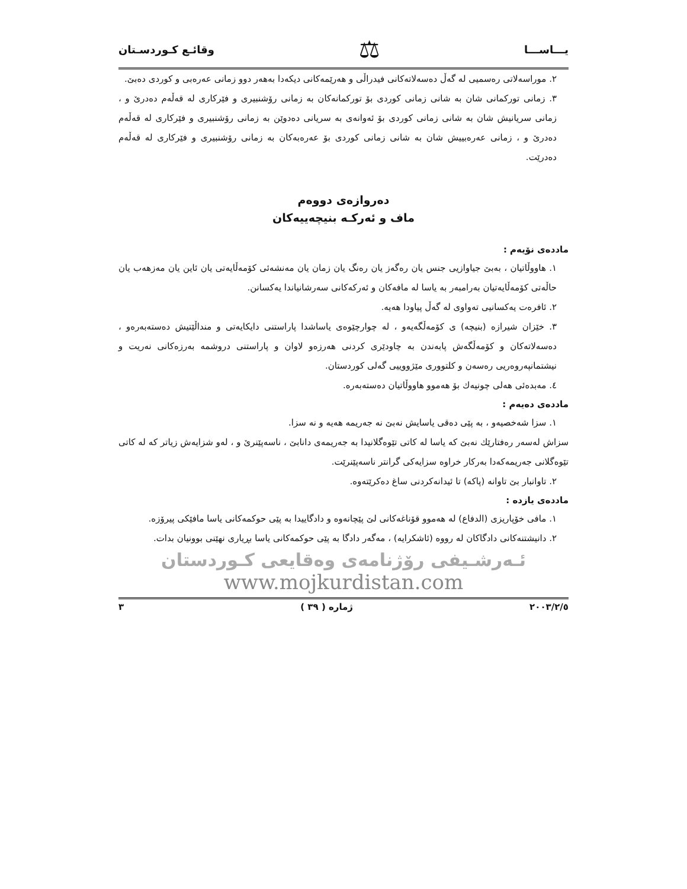يـــاســـا ⚖ وقائـع كـوردسـتان
٢. موراسەلاتی رەسمیی لە گەڵ دەسەلاتەکانی فیدراڵی و هەرێمەکانی دیکەدا بەهەر دوو زمانی عەرەبی و کوردی دەبێ.
٣. زمانی تورکمانی شان بە شانی زمانی کوردی بۆ تورکمانەکان بە زمانی رۆشنبیری و فێرکاری لە قەڵەم دەدرێ و ، زمانی سریانیش شان بە شانی زمانی کوردی بۆ ئەوانەی بە سریانی دەدوێن بە زمانی رۆشنبیری و فێرکاری لە قەڵەم دەدرێ و ، زمانی عەرەبییش شان بە شانی زمانی کوردی بۆ عەرەبەکان بە زمانی رۆشنبیری و فێرکاری لە قەڵەم دەدرێت.
دەروازەی دووەم
ماف و ئەرکـە بنیچەییەکان
ماددەی نۆیەم :
١. هاووڵاتیان ، بەبێ جیاوازیی جنس یان رەگەز یان رەنگ یان زمان یان مەنشەئی کۆمەڵایەتی یان ئاین یان مەزهەب یان حاڵەتی کۆمەڵایەتیان بەرامبەر بە یاسا لە مافەکان و ئەرکەکانی سەرشانیاندا یەکسانن.
٢. ئافرەت یەکسانیی تەواوی لە گەڵ پیاودا هەیە.
٣. خێزان شیرازە (بنیچە) ی کۆمەڵگەیەو ، لە چوارچێوەی یاساشدا پاراستنی دایکایەتی و منداڵێتیش دەستەبەرەو ، دەسەلاتەکان و کۆمەڵگەش پابەندن بە چاودێری کردنی هەرزەو لاوان و پاراستنی دروشمە بەرزەکانی نەریت و نیشتمانپەروەریی رەسەن و کلتووری مێژووییی گەلی کوردستان.
٤. مەبدەئی هەلی چونیەك بۆ هەموو هاووڵاتیان دەستەبەرە.
ماددەی دەیەم :
١. سزا شەخصیەو ، بە پێی دەقی یاسایش نەبێ نە جەریمە هەیە و نە سزا.
سزاش لەسەر رەفتارێك نەبێ کە یاسا لە کاتی تێوەگلانیدا بە جەریمەی دانابێ ، ناسەپێنرێ و ، لەو شزایەش زیاتر کە لە کاتی تێوەگلانی جەریمەکەدا بەرکار خراوە سزایەکی گرانتر ناسەپێنرێت.
٢. تاوانبار بێ تاوانە (پاکە) تا ئیدانەکردنی ساغ دەکرێتەوە.
ماددەی یازدە :
١. مافی خۆپاریزی (الدفاع) لە هەموو قۆناغەکانی لێ پێچانەوە و دادگاییدا بە پێی حوکمەکانی یاسا مافێکی پیرۆزە.
٢. دانیشتنەکانی دادگاکان لە رووە (ئاشکرایە) ، مەگەر دادگا بە پێی حوکمەکانی یاسا بڕیاری نهێنی بوونیان بدات.
ئـەرشـیفی رۆژنامەی وەقایعی کـوردستان
www.mojkurdistan.com
٢٠٠٣/٢/٥ ژمارە ( ٣٩ ) ٣